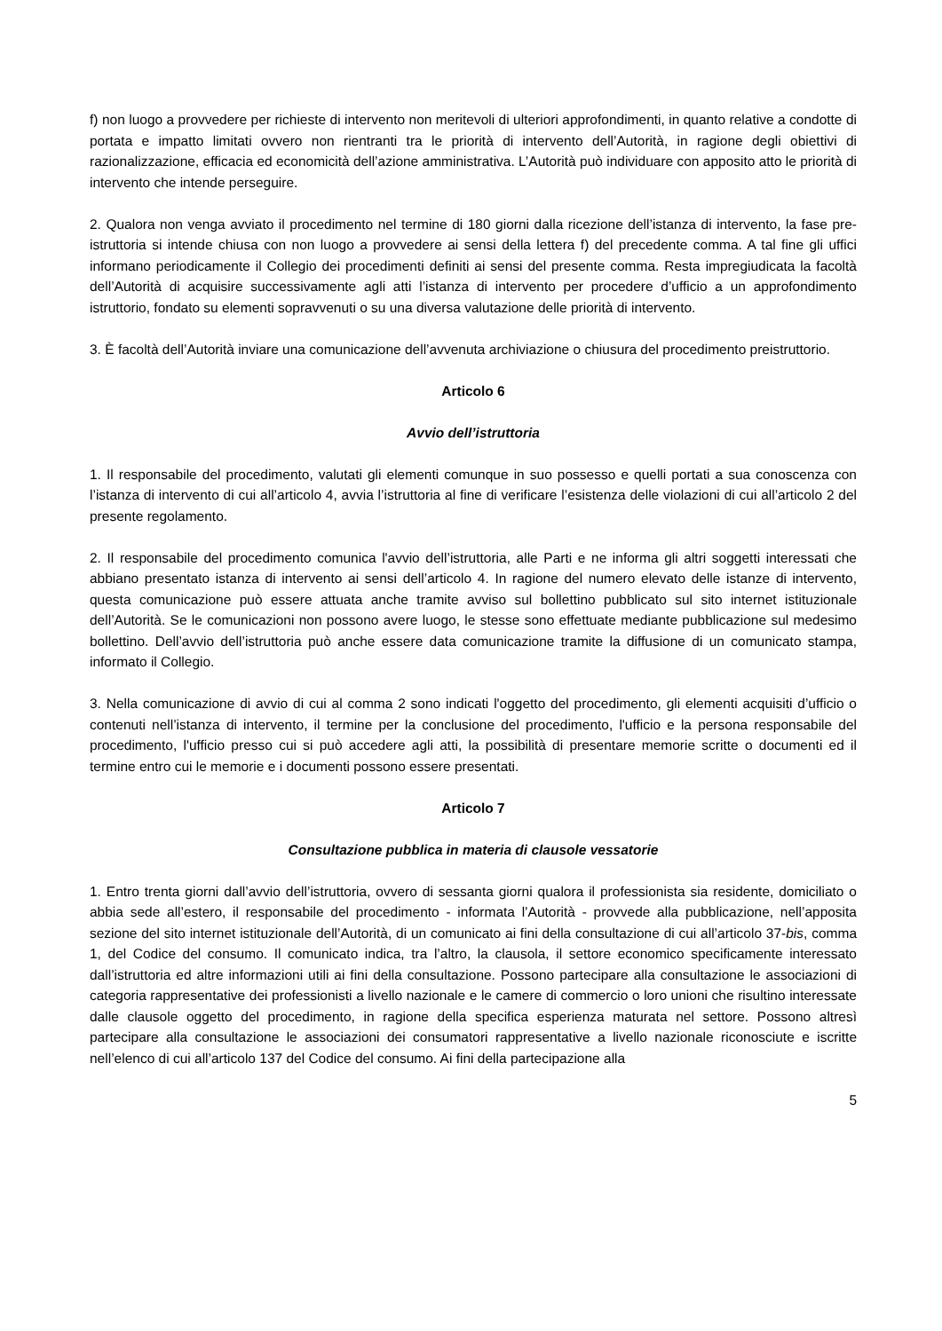f) non luogo a provvedere per richieste di intervento non meritevoli di ulteriori approfondimenti, in quanto relative a condotte di portata e impatto limitati ovvero non rientranti tra le priorità di intervento dell’Autorità, in ragione degli obiettivi di razionalizzazione, efficacia ed economicità dell’azione amministrativa. L’Autorità può individuare con apposito atto le priorità di intervento che intende perseguire.
2. Qualora non venga avviato il procedimento nel termine di 180 giorni dalla ricezione dell’istanza di intervento, la fase pre-istruttoria si intende chiusa con non luogo a provvedere ai sensi della lettera f) del precedente comma. A tal fine gli uffici informano periodicamente il Collegio dei procedimenti definiti ai sensi del presente comma. Resta impregiudicata la facoltà dell’Autorità di acquisire successivamente agli atti l’istanza di intervento per procedere d’ufficio a un approfondimento istruttorio, fondato su elementi sopravvenuti o su una diversa valutazione delle priorità di intervento.
3. È facoltà dell’Autorità inviare una comunicazione dell’avvenuta archiviazione o chiusura del procedimento preistruttorio.
Articolo 6
Avvio dell’istruttoria
1. Il responsabile del procedimento, valutati gli elementi comunque in suo possesso e quelli portati a sua conoscenza con l’istanza di intervento di cui all’articolo 4, avvia l’istruttoria al fine di verificare l’esistenza delle violazioni di cui all’articolo 2 del presente regolamento.
2. Il responsabile del procedimento comunica l'avvio dell’istruttoria, alle Parti e ne informa gli altri soggetti interessati che abbiano presentato istanza di intervento ai sensi dell’articolo 4. In ragione del numero elevato delle istanze di intervento, questa comunicazione può essere attuata anche tramite avviso sul bollettino pubblicato sul sito internet istituzionale dell’Autorità. Se le comunicazioni non possono avere luogo, le stesse sono effettuate mediante pubblicazione sul medesimo bollettino. Dell’avvio dell’istruttoria può anche essere data comunicazione tramite la diffusione di un comunicato stampa, informato il Collegio.
3. Nella comunicazione di avvio di cui al comma 2 sono indicati l'oggetto del procedimento, gli elementi acquisiti d’ufficio o contenuti nell’istanza di intervento, il termine per la conclusione del procedimento, l'ufficio e la persona responsabile del procedimento, l'ufficio presso cui si può accedere agli atti, la possibilità di presentare memorie scritte o documenti ed il termine entro cui le memorie e i documenti possono essere presentati.
Articolo 7
Consultazione pubblica in materia di clausole vessatorie
1. Entro trenta giorni dall’avvio dell’istruttoria, ovvero di sessanta giorni qualora il professionista sia residente, domiciliato o abbia sede all’estero, il responsabile del procedimento - informata l’Autorità - provvede alla pubblicazione, nell’apposita sezione del sito internet istituzionale dell’Autorità, di un comunicato ai fini della consultazione di cui all’articolo 37-bis, comma 1, del Codice del consumo. Il comunicato indica, tra l’altro, la clausola, il settore economico specificamente interessato dall’istruttoria ed altre informazioni utili ai fini della consultazione. Possono partecipare alla consultazione le associazioni di categoria rappresentative dei professionisti a livello nazionale e le camere di commercio o loro unioni che risultino interessate dalle clausole oggetto del procedimento, in ragione della specifica esperienza maturata nel settore. Possono altresì partecipare alla consultazione le associazioni dei consumatori rappresentative a livello nazionale riconosciute e iscritte nell’elenco di cui all’articolo 137 del Codice del consumo. Ai fini della partecipazione alla
5